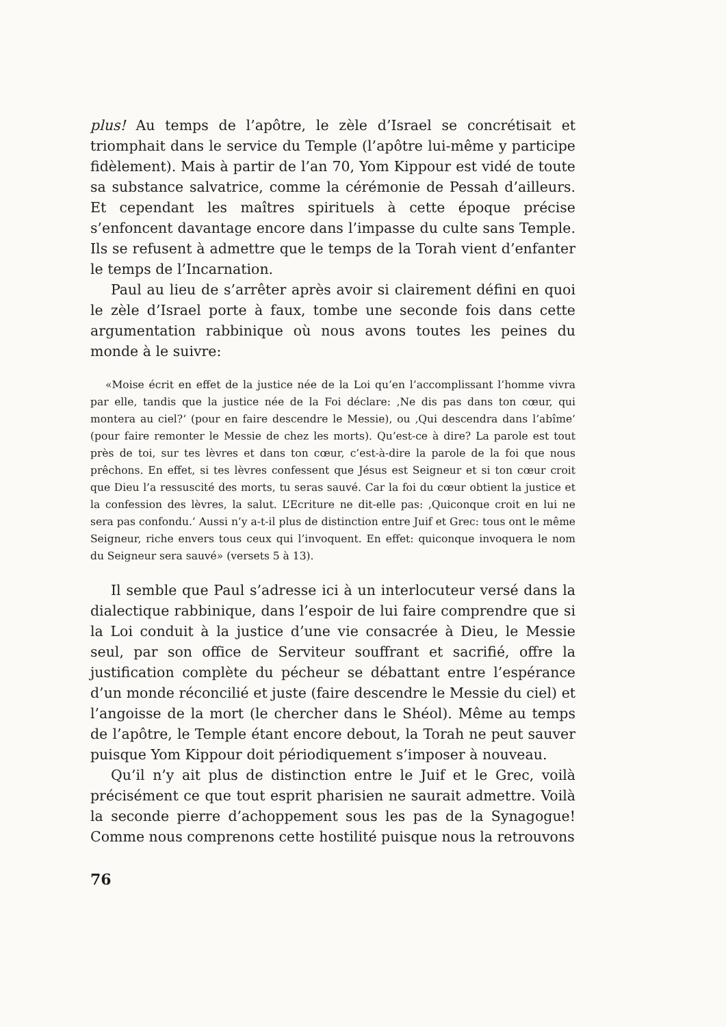plus! Au temps de l’apôtre, le zèle d’Israel se concrétisait et triomphait dans le service du Temple (l’apôtre lui-même y participe fidèlement). Mais à partir de l’an 70, Yom Kippour est vidé de toute sa substance salvatrice, comme la cérémonie de Pessah d’ailleurs. Et cependant les maîtres spirituels à cette époque précise s’enfoncent davantage encore dans l’impasse du culte sans Temple. Ils se refusent à admettre que le temps de la Torah vient d’enfanter le temps de l’Incarnation.
Paul au lieu de s’arrêter après avoir si clairement défini en quoi le zèle d’Israel porte à faux, tombe une seconde fois dans cette argumentation rabbinique où nous avons toutes les peines du monde à le suivre:
«Moise écrit en effet de la justice née de la Loi qu’en l’accomplissant l’homme vivra par elle, tandis que la justice née de la Foi déclare: ‚Ne dis pas dans ton cœur, qui montera au ciel?‘ (pour en faire descendre le Messie), ou ‚Qui descendra dans l’abîme‘ (pour faire remonter le Messie de chez les morts). Qu’est-ce à dire? La parole est tout près de toi, sur tes lèvres et dans ton cœur, c’est-à-dire la parole de la foi que nous prêchons. En effet, si tes lèvres confessent que Jésus est Seigneur et si ton cœur croit que Dieu l’a ressuscité des morts, tu seras sauvé. Car la foi du cœur obtient la justice et la confession des lèvres, la salut. L’Ecriture ne dit-elle pas: ‚Quiconque croit en lui ne sera pas confondu.‘ Aussi n’y a-t-il plus de distinction entre Juif et Grec: tous ont le même Seigneur, riche envers tous ceux qui l’invoquent. En effet: quiconque invoquera le nom du Seigneur sera sauvé» (versets 5 à 13).
Il semble que Paul s’adresse ici à un interlocuteur versé dans la dialectique rabbinique, dans l’espoir de lui faire comprendre que si la Loi conduit à la justice d’une vie consacrée à Dieu, le Messie seul, par son office de Serviteur souffrant et sacrifié, offre la justification complète du pécheur se débattant entre l’espérance d’un monde réconcilié et juste (faire descendre le Messie du ciel) et l’angoisse de la mort (le chercher dans le Shéol). Même au temps de l’apôtre, le Temple étant encore debout, la Torah ne peut sauver puisque Yom Kippour doit périodiquement s’imposer à nouveau.
Qu’il n’y ait plus de distinction entre le Juif et le Grec, voilà précisément ce que tout esprit pharisien ne saurait admettre. Voilà la seconde pierre d’achoppement sous les pas de la Synagogue! Comme nous comprenons cette hostilité puisque nous la retrouvons
76